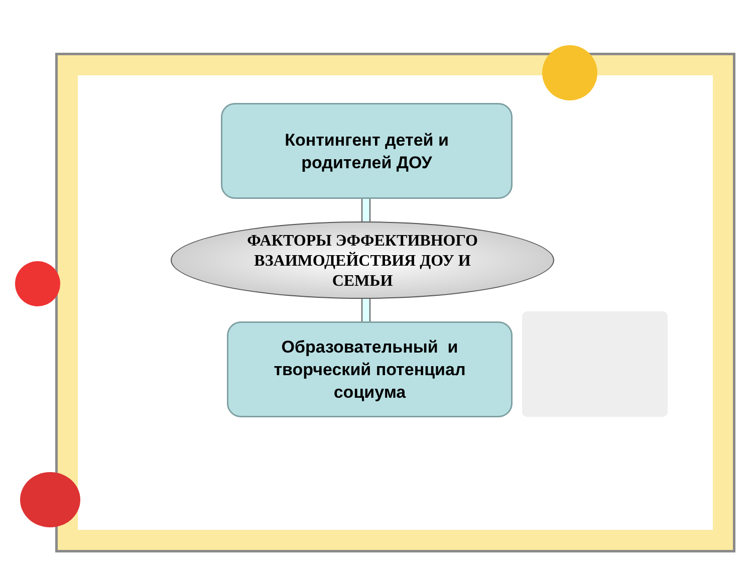Контингент детей и
родителей ДОУ
ФАКТОРЫ ЭФФЕКТИВНОГО
ВЗАИМОДЕЙСТВИЯ ДОУ И
СЕМЬИ
Образовательный и
творческий потенциал
социума